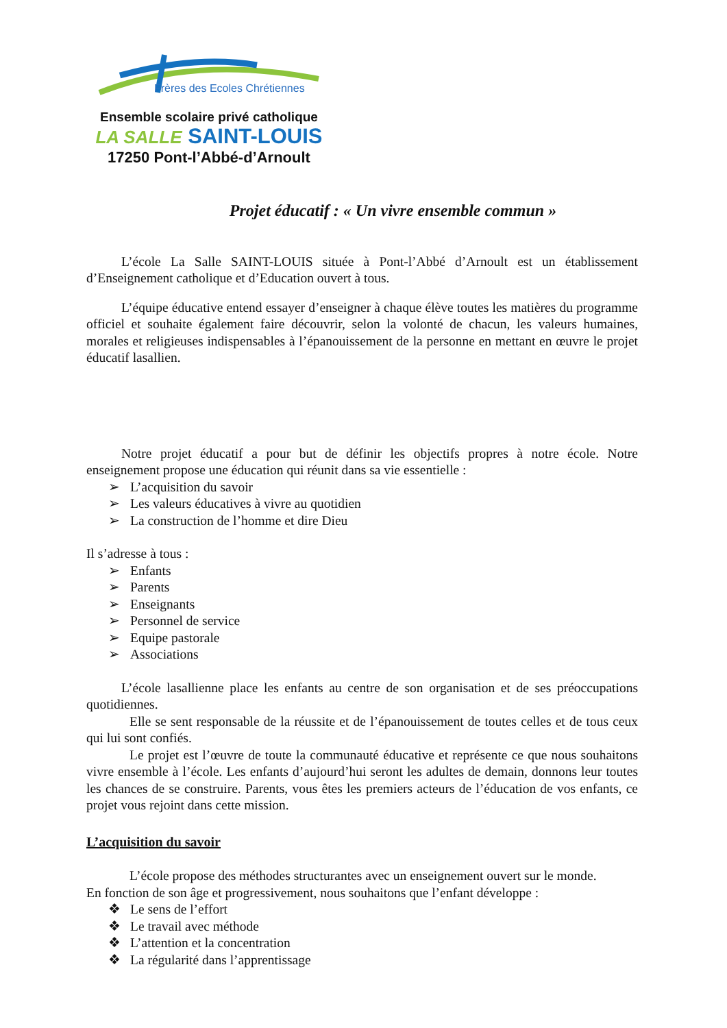Frères des Ecoles Chrétiennes
Ensemble scolaire privé catholique
LA SALLE SAINT-LOUIS
17250 Pont-l’Abbé-d’Arnoult
Projet éducatif : « Un vivre ensemble commun »
L’école La Salle SAINT-LOUIS située à Pont-l’Abbé d’Arnoult est un établissement d’Enseignement catholique et d’Education ouvert à tous.
L’équipe éducative entend essayer d’enseigner à chaque élève toutes les matières du programme officiel et souhaite également faire découvrir, selon la volonté de chacun, les valeurs humaines, morales et religieuses indispensables à l’épanouissement de la personne en mettant en œuvre le projet éducatif lasallien.
Notre projet éducatif a pour but de définir les objectifs propres à notre école. Notre enseignement propose une éducation qui réunit dans sa vie essentielle :
➢ L’acquisition du savoir
➢ Les valeurs éducatives à vivre au quotidien
➢ La construction de l’homme et dire Dieu
Il s’adresse à tous :
➢ Enfants
➢ Parents
➢ Enseignants
➢ Personnel de service
➢ Equipe pastorale
➢ Associations
L’école lasallienne place les enfants au centre de son organisation et de ses préoccupations quotidiennes.
Elle se sent responsable de la réussite et de l’épanouissement de toutes celles et de tous ceux qui lui sont confiés.
Le projet est l’œuvre de toute la communauté éducative et représente ce que nous souhaitons vivre ensemble à l’école. Les enfants d’aujourd’hui seront les adultes de demain, donnons leur toutes les chances de se construire. Parents, vous êtes les premiers acteurs de l’éducation de vos enfants, ce projet vous rejoint dans cette mission.
L’acquisition du savoir
L’école propose des méthodes structurantes avec un enseignement ouvert sur le monde.
En fonction de son âge et progressivement, nous souhaitons que l’enfant développe :
❖ Le sens de l’effort
❖ Le travail avec méthode
❖ L’attention et la concentration
❖ La régularité dans l’apprentissage